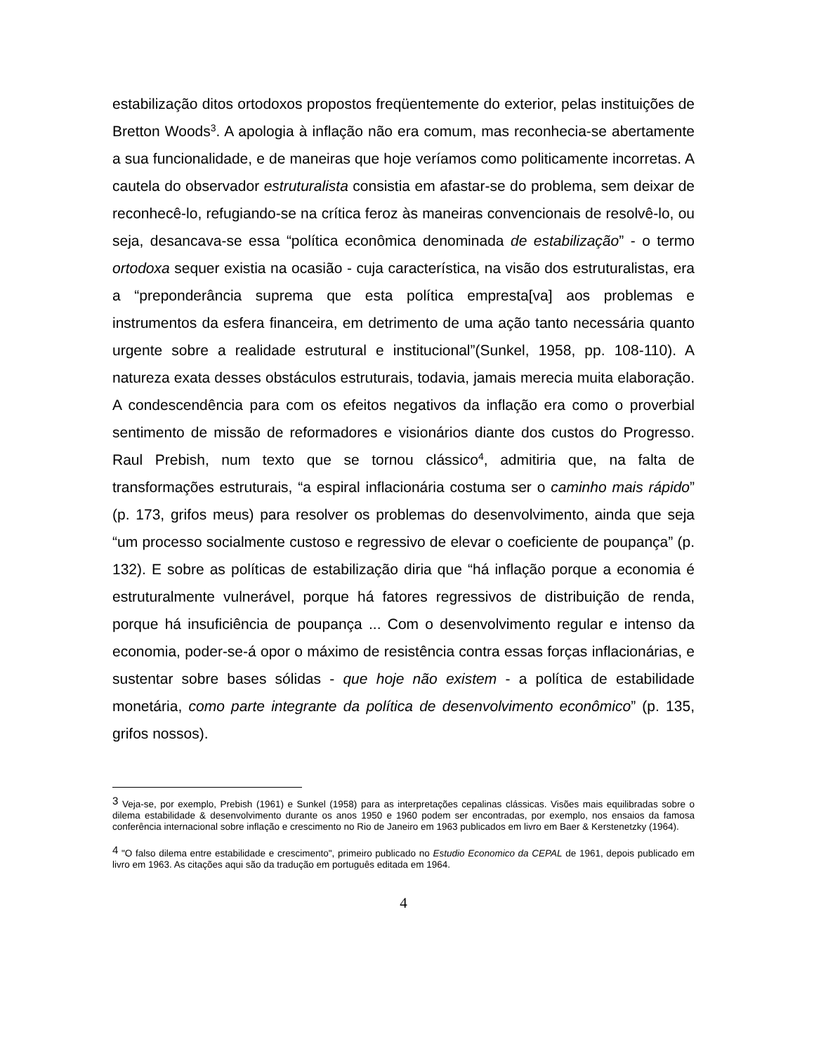estabilização ditos ortodoxos propostos freqüentemente do exterior, pelas instituições de Bretton Woods<sup>3</sup>. A apologia à inflação não era comum, mas reconhecia-se abertamente a sua funcionalidade, e de maneiras que hoje veríamos como politicamente incorretas. A cautela do observador estruturalista consistia em afastar-se do problema, sem deixar de reconhecê-lo, refugiando-se na crítica feroz às maneiras convencionais de resolvê-lo, ou seja, desancava-se essa “política econômica denominada de estabilização” - o termo ortodoxa sequer existia na ocasião - cuja característica, na visão dos estruturalistas, era a “preponderância suprema que esta política empresta[va] aos problemas e instrumentos da esfera financeira, em detrimento de uma ação tanto necessária quanto urgente sobre a realidade estrutural e institucional”(Sunkel, 1958, pp. 108-110). A natureza exata desses obstáculos estruturais, todavia, jamais merecia muita elaboração. A condescendência para com os efeitos negativos da inflação era como o proverbial sentimento de missão de reformadores e visionários diante dos custos do Progresso. Raul Prebish, num texto que se tornou clássico<sup>4</sup>, admitiria que, na falta de transformações estruturais, “a espiral inflacionária costuma ser o caminho mais rápido” (p. 173, grifos meus) para resolver os problemas do desenvolvimento, ainda que seja “um processo socialmente custoso e regressivo de elevar o coeficiente de poupança” (p. 132). E sobre as políticas de estabilização diria que “há inflação porque a economia é estruturalmente vulnerável, porque há fatores regressivos de distribuição de renda, porque há insuficiência de poupança ... Com o desenvolvimento regular e intenso da economia, poder-se-á opor o máximo de resistência contra essas forças inflacionárias, e sustentar sobre bases sólidas - que hoje não existem - a política de estabilidade monetária, como parte integrante da política de desenvolvimento econômico” (p. 135, grifos nossos).
<sup>3</sup> Veja-se, por exemplo, Prebish (1961) e Sunkel (1958) para as interpretações cepalinas clássicas. Visões mais equilibradas sobre o dilema estabilidade & desenvolvimento durante os anos 1950 e 1960 podem ser encontradas, por exemplo, nos ensaios da famosa conferência internacional sobre inflação e crescimento no Rio de Janeiro em 1963 publicados em livro em Baer & Kerstenetzky (1964).
<sup>4</sup> "O falso dilema entre estabilidade e crescimento", primeiro publicado no Estudio Economico da CEPAL de 1961, depois publicado em livro em 1963. As citações aqui são da tradução em português editada em 1964.
4